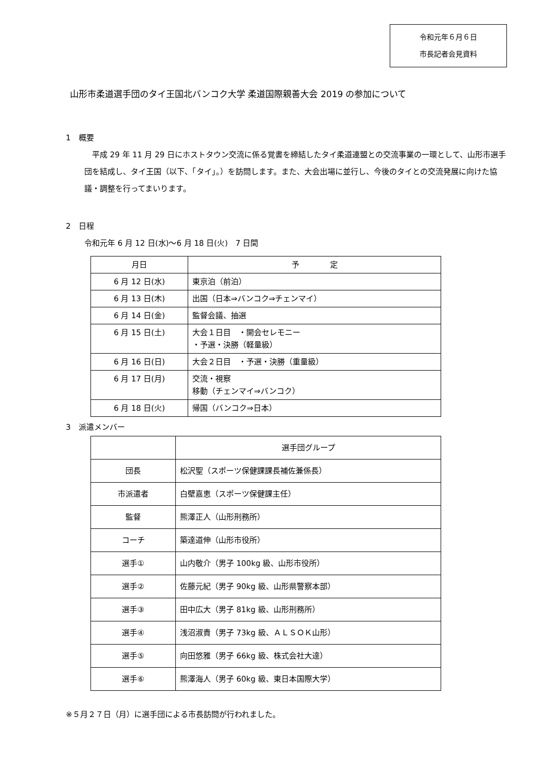令和元年６月６日
市長記者会見資料
山形市柔道選手団のタイ王国北バンコク大学 柔道国際親善大会 2019 の参加について
1　概要
　平成 29 年 11 月 29 日にホストタウン交流に係る覚書を締結したタイ柔道連盟との交流事業の一環として、山形市選手団を結成し、タイ王国（以下、「タイ」。）を訪問します。また、大会出場に並行し、今後のタイとの交流発展に向けた協議・調整を行ってまいります。
2　日程
令和元年 6 月 12 日(水)～6 月 18 日(火)　7 日間
| 月日 | 予 定 |
| --- | --- |
| 6 月 12 日(水) | 東京泊（前泊） |
| 6 月 13 日(木) | 出国（日本⇒バンコク⇒チェンマイ） |
| 6 月 14 日(金) | 監督会議、抽選 |
| 6 月 15 日(土) | 大会１日目 ・開会セレモニー ・予選・決勝（軽量級） |
| 6 月 16 日(日) | 大会２日目 ・予選・決勝（重量級） |
| 6 月 17 日(月) | 交流・視察 移動（チェンマイ⇒バンコク） |
| 6 月 18 日(火) | 帰国（バンコク⇒日本） |
3　派遣メンバー
| | 選手団グループ |
| 団長 | 松沢聖（スポーツ保健課課長補佐兼係長） |
| 市派遣者 | 白壁嘉恵（スポーツ保健課主任） |
| 監督 | 熊澤正人（山形刑務所） |
| コーチ | 築達道伸（山形市役所） |
| 選手① | 山内敬介（男子 100kg 級、山形市役所） |
| 選手② | 佐藤元紀（男子 90kg 級、山形県警察本部） |
| 選手③ | 田中広大（男子 81kg 級、山形刑務所） |
| 選手④ | 浅沼淑貴（男子 73kg 級、ＡＬＳＯＫ山形） |
| 選手⑤ | 向田悠雅（男子 66kg 級、株式会社大達） |
| 選手⑥ | 熊澤海人（男子 60kg 級、東日本国際大学） |
※５月２７日（月）に選手団による市長訪問が行われました。